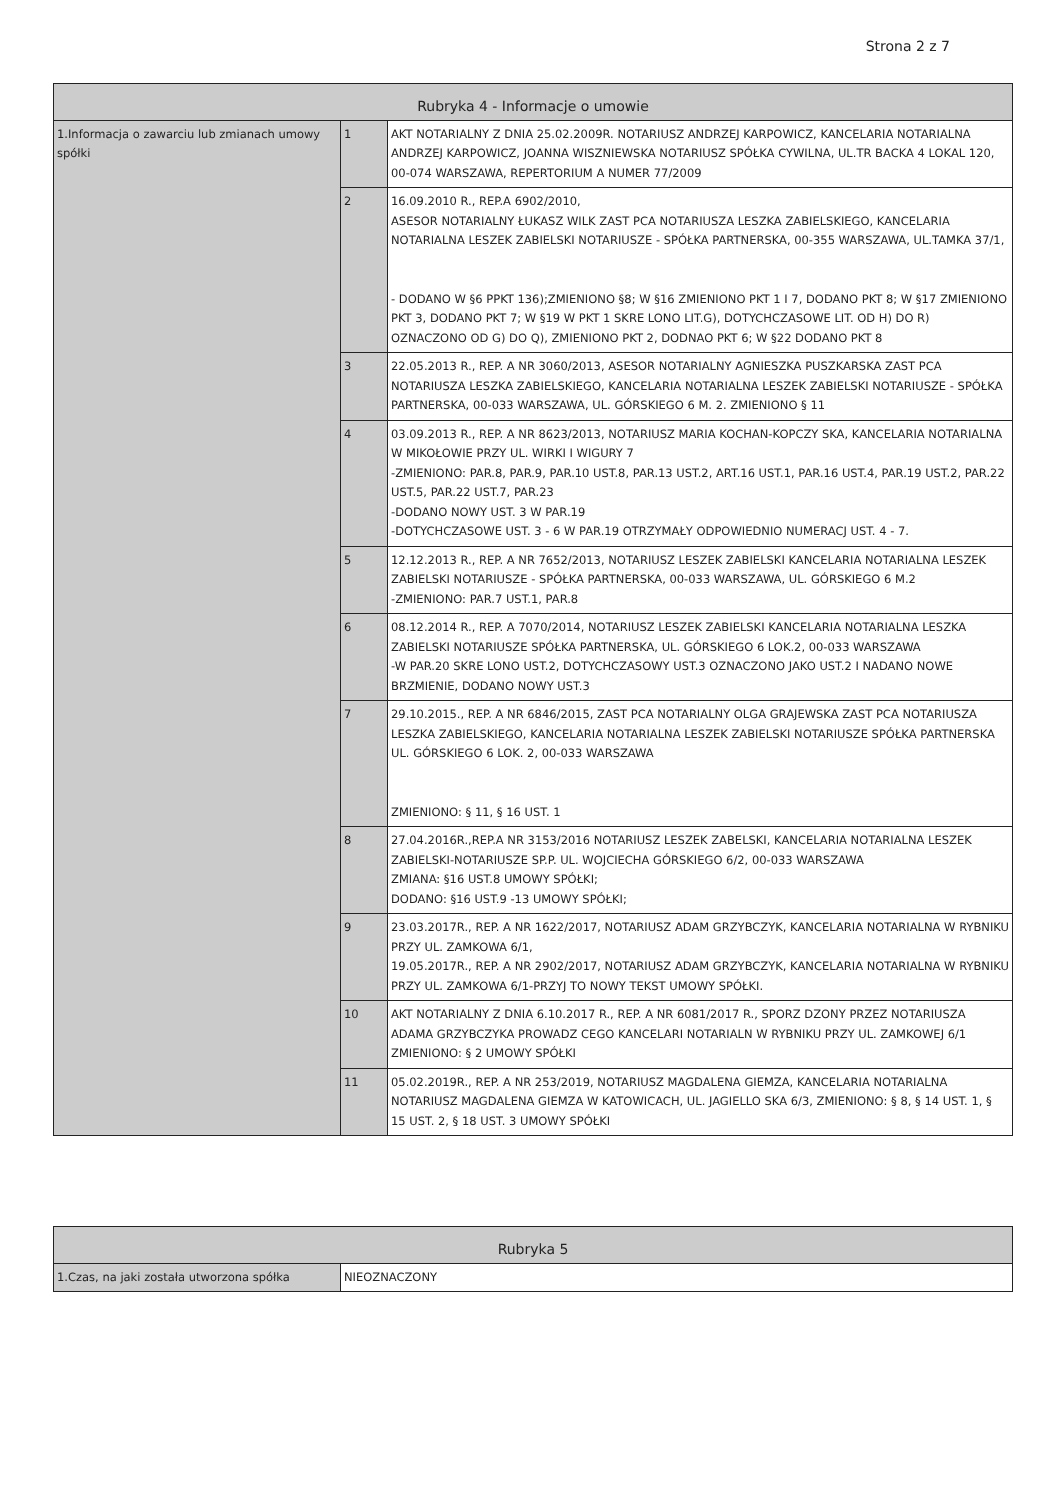Strona 2 z 7
| Rubryka 4 - Informacje o umowie | | |
| --- | --- | --- |
| 1.Informacja o zawarciu lub zmianach umowy spółki | 1 | AKT NOTARIALNY Z DNIA 25.02.2009R. NOTARIUSZ ANDRZEJ KARPOWICZ, KANCELARIA NOTARIALNA ANDRZEJ KARPOWICZ, JOANNA WISZNIEWSKA NOTARIUSZ SPÓŁKA CYWILNA, UL.TR BACKA 4 LOKAL 120, 00-074 WARSZAWA, REPERTORIUM A NUMER 77/2009 |
| | 2 | 16.09.2010 R., REP.A 6902/2010, ASESOR NOTARIALNY ŁUKASZ WILK ZAST PCA NOTARIUSZA LESZKA ZABIELSKIEGO, KANCELARIA NOTARIALNA LESZEK ZABIELSKI NOTARIUSZE - SPÓŁKA PARTNERSKA, 00-355 WARSZAWA, UL.TAMKA 37/1, - DODANO W §6 PPKT 136);ZMIENIONO §8; W §16 ZMIENIONO PKT 1 I 7, DODANO PKT 8; W §17 ZMIENIONO PKT 3, DODANO PKT 7; W §19 W PKT 1 SKRE LONO LIT.G), DOTYCHCZASOWE LIT. OD H) DO R) OZNACZONO OD G) DO Q), ZMIENIONO PKT 2, DODNAO PKT 6; W §22 DODANO PKT 8 |
| | 3 | 22.05.2013 R., REP. A NR 3060/2013, ASESOR NOTARIALNY AGNIESZKA PUSZKARSKA ZAST PCA NOTARIUSZA LESZKA ZABIELSKIEGO, KANCELARIA NOTARIALNA LESZEK ZABIELSKI NOTARIUSZE - SPÓŁKA PARTNERSKA, 00-033 WARSZAWA, UL. GÓRSKIEGO 6 M. 2. ZMIENIONO § 11 |
| | 4 | 03.09.2013 R., REP. A NR 8623/2013, NOTARIUSZ MARIA KOCHAN-KOPCZY SKA, KANCELARIA NOTARIALNA W MIKOŁOWIE PRZY UL. WIRKI I WIGURY 7 -ZMIENIONO: PAR.8, PAR.9, PAR.10 UST.8, PAR.13 UST.2, ART.16 UST.1, PAR.16 UST.4, PAR.19 UST.2, PAR.22 UST.5, PAR.22 UST.7, PAR.23 -DODANO NOWY UST. 3 W PAR.19 -DOTYCHCZASOWE UST. 3 - 6 W PAR.19 OTRZYMAŁY ODPOWIEDNIO NUMERACJ UST. 4 - 7. |
| | 5 | 12.12.2013 R., REP. A NR 7652/2013, NOTARIUSZ LESZEK ZABIELSKI KANCELARIA NOTARIALNA LESZEK ZABIELSKI NOTARIUSZE - SPÓŁKA PARTNERSKA, 00-033 WARSZAWA, UL. GÓRSKIEGO 6 M.2 -ZMIENIONO: PAR.7 UST.1, PAR.8 |
| | 6 | 08.12.2014 R., REP. A 7070/2014, NOTARIUSZ LESZEK ZABIELSKI KANCELARIA NOTARIALNA LESZKA ZABIELSKI NOTARIUSZE SPÓŁKA PARTNERSKA, UL. GÓRSKIEGO 6 LOK.2, 00-033 WARSZAWA -W PAR.20 SKRE LONO UST.2, DOTYCHCZASOWY UST.3 OZNACZONO JAKO UST.2 I NADANO NOWE BRZMIENIE, DODANO NOWY UST.3 |
| | 7 | 29.10.2015., REP. A NR 6846/2015, ZAST PCA NOTARIALNY OLGA GRAJEWSKA ZAST PCA NOTARIUSZA LESZKA ZABIELSKIEGO, KANCELARIA NOTARIALNA LESZEK ZABIELSKI NOTARIUSZE SPÓŁKA PARTNERSKA UL. GÓRSKIEGO 6 LOK. 2, 00-033 WARSZAWA ZMIENIONO: § 11, § 16 UST. 1 |
| | 8 | 27.04.2016R.,REP.A NR 3153/2016 NOTARIUSZ LESZEK ZABELSKI, KANCELARIA NOTARIALNA LESZEK ZABIELSKI-NOTARIUSZE SP.P. UL. WOJCIECHA GÓRSKIEGO 6/2, 00-033 WARSZAWA ZMIANA: §16 UST.8 UMOWY SPÓŁKI; DODANO: §16 UST.9 -13 UMOWY SPÓŁKI; |
| | 9 | 23.03.2017R., REP. A NR 1622/2017, NOTARIUSZ ADAM GRZYBCZYK, KANCELARIA NOTARIALNA W RYBNIKU PRZY UL. ZAMKOWA 6/1, 19.05.2017R., REP. A NR 2902/2017, NOTARIUSZ ADAM GRZYBCZYK, KANCELARIA NOTARIALNA W RYBNIKU PRZY UL. ZAMKOWA 6/1-PRZYJ TO NOWY TEKST UMOWY SPÓŁKI. |
| | 10 | AKT NOTARIALNY Z DNIA 6.10.2017 R., REP. A NR 6081/2017 R., SPORZ DZONY PRZEZ NOTARIUSZA ADAMA GRZYBCZYKA PROWADZ CEGO KANCELARI NOTARIALN W RYBNIKU PRZY UL. ZAMKOWEJ 6/1 ZMIENIONO: § 2 UMOWY SPÓŁKI |
| | 11 | 05.02.2019R., REP. A NR 253/2019, NOTARIUSZ MAGDALENA GIEMZA, KANCELARIA NOTARIALNA NOTARIUSZ MAGDALENA GIEMZA W KATOWICACH, UL. JAGIELLO SKA 6/3, ZMIENIONO: § 8, § 14 UST. 1, § 15 UST. 2, § 18 UST. 3 UMOWY SPÓŁKI |
| Rubryka 5 | |
| --- | --- |
| 1.Czas, na jaki została utworzona spółka | NIEOZNACZONY |